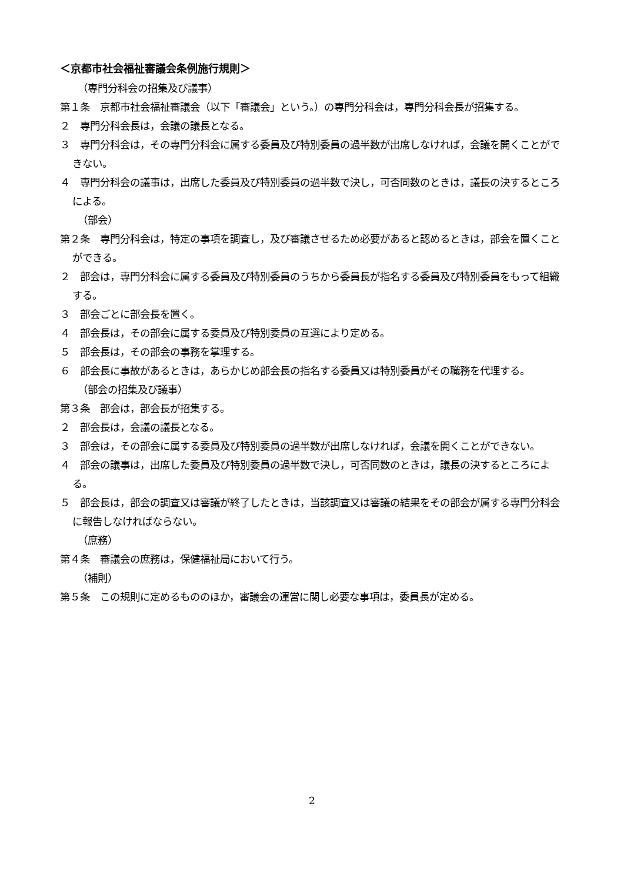＜京都市社会福祉審議会条例施行規則＞
（専門分科会の招集及び議事）
第１条　京都市社会福祉審議会（以下「審議会」という。）の専門分科会は，専門分科会長が招集する。
２　専門分科会長は，会議の議長となる。
３　専門分科会は，その専門分科会に属する委員及び特別委員の過半数が出席しなければ，会議を開くことができない。
４　専門分科会の議事は，出席した委員及び特別委員の過半数で決し，可否同数のときは，議長の決するところによる。
（部会）
第２条　専門分科会は，特定の事項を調査し，及び審議させるため必要があると認めるときは，部会を置くことができる。
２　部会は，専門分科会に属する委員及び特別委員のうちから委員長が指名する委員及び特別委員をもって組織する。
３　部会ごとに部会長を置く。
４　部会長は，その部会に属する委員及び特別委員の互選により定める。
５　部会長は，その部会の事務を掌理する。
６　部会長に事故があるときは，あらかじめ部会長の指名する委員又は特別委員がその職務を代理する。
（部会の招集及び議事）
第３条　部会は，部会長が招集する。
２　部会長は，会議の議長となる。
３　部会は，その部会に属する委員及び特別委員の過半数が出席しなければ，会議を開くことができない。
４　部会の議事は，出席した委員及び特別委員の過半数で決し，可否同数のときは，議長の決するところによる。
５　部会長は，部会の調査又は審議が終了したときは，当該調査又は審議の結果をその部会が属する専門分科会に報告しなければならない。
（庶務）
第４条　審議会の庶務は，保健福祉局において行う。
（補則）
第５条　この規則に定めるもののほか，審議会の運営に関し必要な事項は，委員長が定める。
2